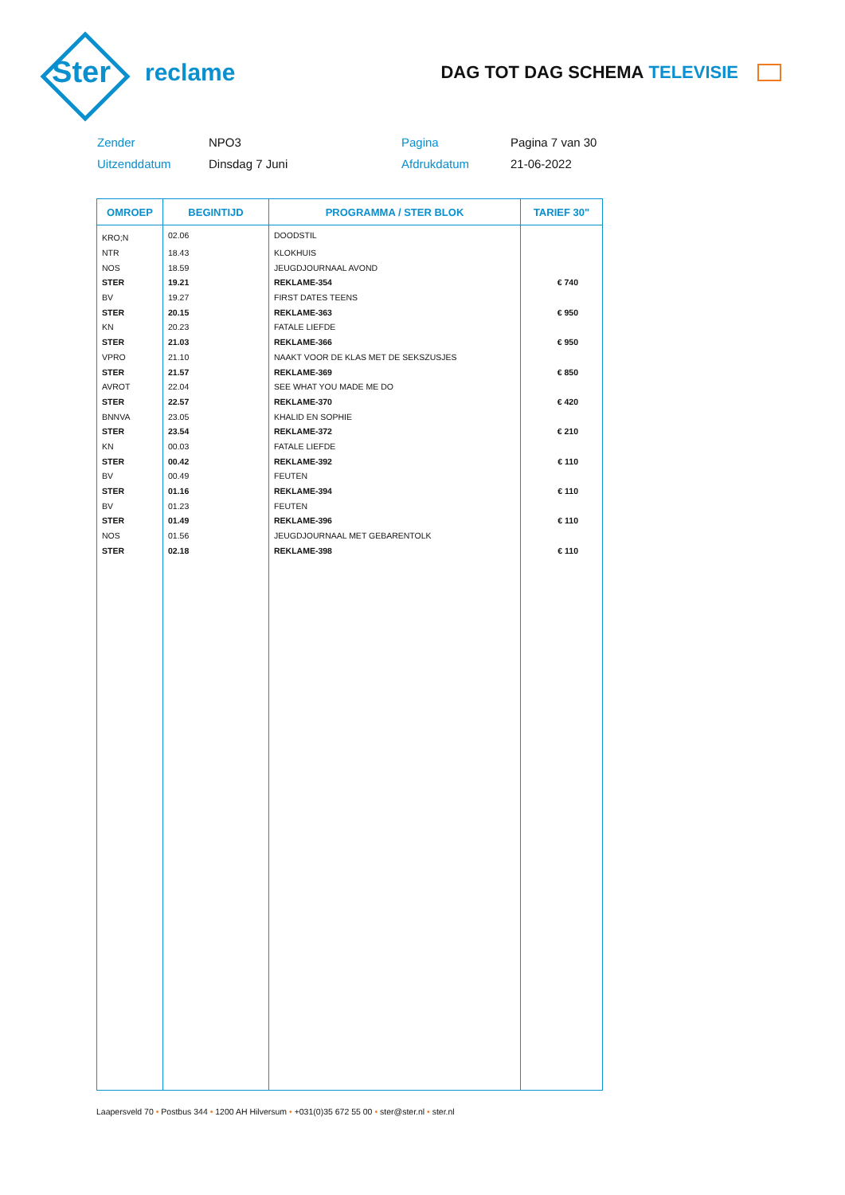Ster
reclame
DAG TOT DAG SCHEMA TELEVISIE
Zender
NPO3
Pagina
Pagina 7 van 30
Uitzenddatum
Dinsdag 7 Juni
Afdrukdatum
21-06-2022
| OMROEP | BEGINTIJD | PROGRAMMA / STER BLOK | TARIEF 30" |
| --- | --- | --- | --- |
| KRO;N | 02.06 | DOODSTIL | |
| NTR | 18.43 | KLOKHUIS | |
| NOS | 18.59 | JEUGDJOURNAAL AVOND | |
| STER | 19.21 | REKLAME-354 | € 740 |
| BV | 19.27 | FIRST DATES TEENS | |
| STER | 20.15 | REKLAME-363 | € 950 |
| KN | 20.23 | FATALE LIEFDE | |
| STER | 21.03 | REKLAME-366 | € 950 |
| VPRO | 21.10 | NAAKT VOOR DE KLAS MET DE SEKSZUSJES | |
| STER | 21.57 | REKLAME-369 | € 850 |
| AVROT | 22.04 | SEE WHAT YOU MADE ME DO | |
| STER | 22.57 | REKLAME-370 | € 420 |
| BNNVA | 23.05 | KHALID EN SOPHIE | |
| STER | 23.54 | REKLAME-372 | € 210 |
| KN | 00.03 | FATALE LIEFDE | |
| STER | 00.42 | REKLAME-392 | € 110 |
| BV | 00.49 | FEUTEN | |
| STER | 01.16 | REKLAME-394 | € 110 |
| BV | 01.23 | FEUTEN | |
| STER | 01.49 | REKLAME-396 | € 110 |
| NOS | 01.56 | JEUGDJOURNAAL MET GEBARENTOLK | |
| STER | 02.18 | REKLAME-398 | € 110 |
Laapersveld 70 • Postbus 344 • 1200 AH Hilversum • +031(0)35 672 55 00 • ster@ster.nl • ster.nl